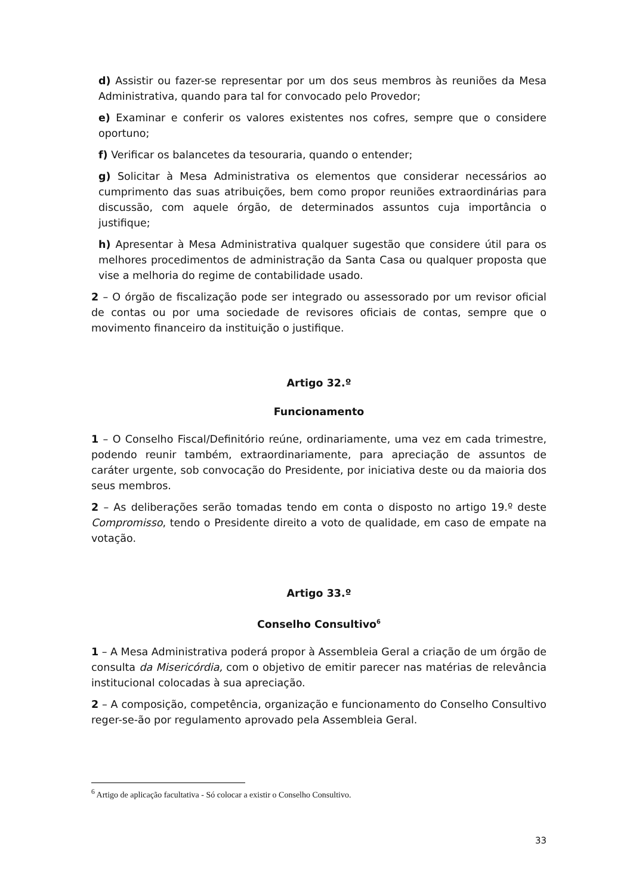d) Assistir ou fazer-se representar por um dos seus membros às reuniões da Mesa Administrativa, quando para tal for convocado pelo Provedor;
e) Examinar e conferir os valores existentes nos cofres, sempre que o considere oportuno;
f) Verificar os balancetes da tesouraria, quando o entender;
g) Solicitar à Mesa Administrativa os elementos que considerar necessários ao cumprimento das suas atribuições, bem como propor reuniões extraordinárias para discussão, com aquele órgão, de determinados assuntos cuja importância o justifique;
h) Apresentar à Mesa Administrativa qualquer sugestão que considere útil para os melhores procedimentos de administração da Santa Casa ou qualquer proposta que vise a melhoria do regime de contabilidade usado.
2 – O órgão de fiscalização pode ser integrado ou assessorado por um revisor oficial de contas ou por uma sociedade de revisores oficiais de contas, sempre que o movimento financeiro da instituição o justifique.
Artigo 32.º
Funcionamento
1 – O Conselho Fiscal/Definitório reúne, ordinariamente, uma vez em cada trimestre, podendo reunir também, extraordinariamente, para apreciação de assuntos de caráter urgente, sob convocação do Presidente, por iniciativa deste ou da maioria dos seus membros.
2 – As deliberações serão tomadas tendo em conta o disposto no artigo 19.º deste Compromisso, tendo o Presidente direito a voto de qualidade, em caso de empate na votação.
Artigo 33.º
Conselho Consultivo<sup>6</sup>
1 – A Mesa Administrativa poderá propor à Assembleia Geral a criação de um órgão de consulta da Misericórdia, com o objetivo de emitir parecer nas matérias de relevância institucional colocadas à sua apreciação.
2 – A composição, competência, organização e funcionamento do Conselho Consultivo reger-se-ão por regulamento aprovado pela Assembleia Geral.
<sup>6</sup> Artigo de aplicação facultativa - Só colocar a existir o Conselho Consultivo.
33